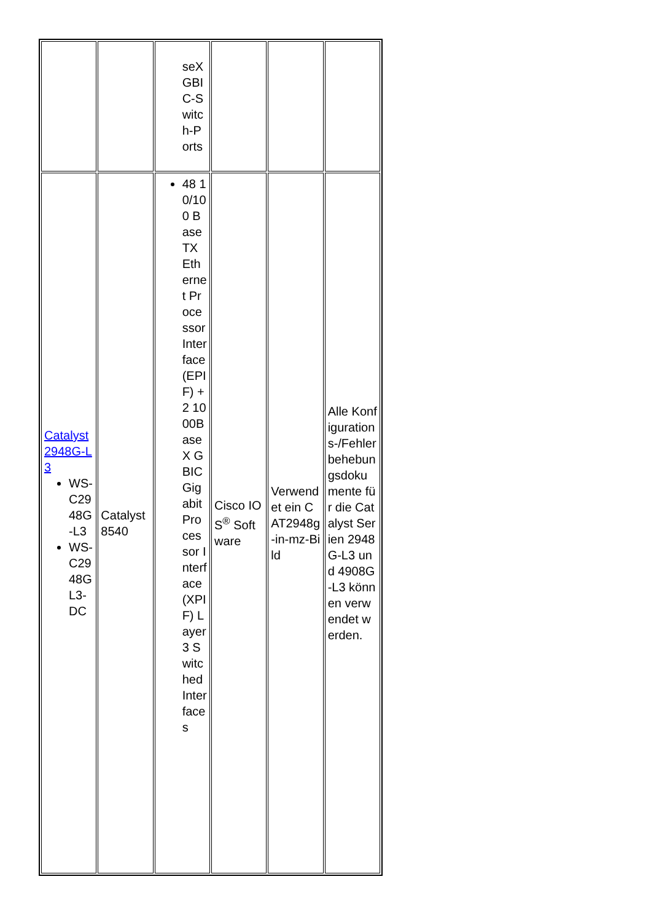| | | seX GBIC-Switch-Ports | | | |
| Catalyst 2948G-L3 WS-C2948G-L3 WS-C2948GL3-DC | Catalyst 8540 | 48 10/100 BaseTX Ethernet Processor Interface (EPIF) + 2 1000BaseX GBIC Gigabit Processor Interface (XPIF) Layer 3 Switched Interfaces | Cisco IOS<sup>®</sup> Software | Verwendet ein CAT2948g-in-mz-Bild | Alle Konfigurations-/Fehlerbehebungsdokumente für die Catalyst Serien 2948G-L3 und 4908G-L3 können verwendet werden. |